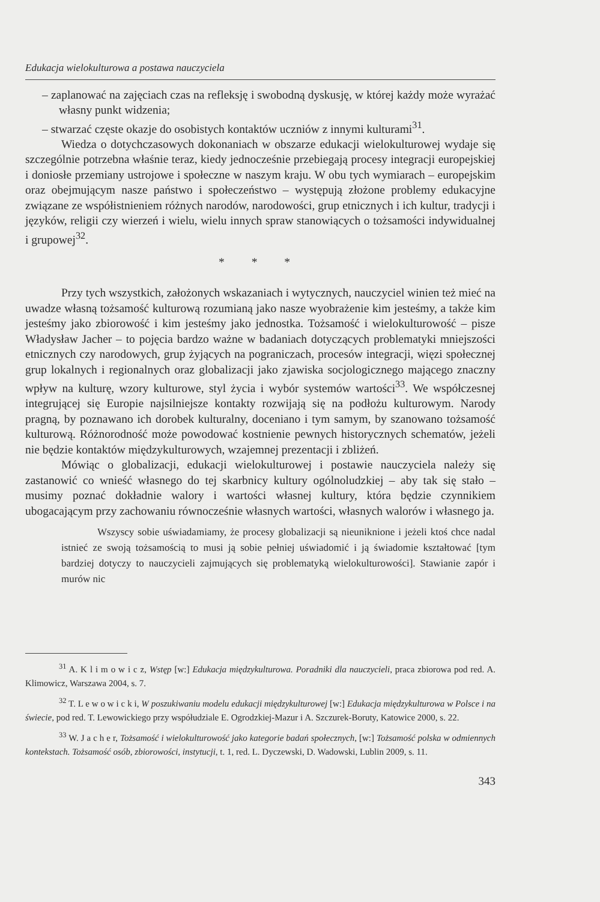Edukacja wielokulturowa a postawa nauczyciela
– zaplanować na zajęciach czas na refleksję i swobodną dyskusję, w której każdy może wyrażać własny punkt widzenia;
– stwarzać częste okazje do osobistych kontaktów uczniów z innymi kulturami<sup>31</sup>.
Wiedza o dotychczasowych dokonaniach w obszarze edukacji wielokulturowej wydaje się szczególnie potrzebna właśnie teraz, kiedy jednocześnie przebiegają procesy integracji europejskiej i doniosłe przemiany ustrojowe i społeczne w naszym kraju. W obu tych wymiarach – europejskim oraz obejmującym nasze państwo i społeczeństwo – występują złożone problemy edukacyjne związane ze współistnieniem różnych narodów, narodowości, grup etnicznych i ich kultur, tradycji i języków, religii czy wierzeń i wielu, wielu innych spraw stanowiących o tożsamości indywidualnej i grupowej<sup>32</sup>.
* * *
Przy tych wszystkich, założonych wskazaniach i wytycznych, nauczyciel winien też mieć na uwadze własną tożsamość kulturową rozumianą jako nasze wyobrażenie kim jesteśmy, a także kim jesteśmy jako zbiorowość i kim jesteśmy jako jednostka. Tożsamość i wielokulturowość – pisze Władysław Jacher – to pojęcia bardzo ważne w badaniach dotyczących problematyki mniejszości etnicznych czy narodowych, grup żyjących na pograniczach, procesów integracji, więzi społecznej grup lokalnych i regionalnych oraz globalizacji jako zjawiska socjologicznego mającego znaczny wpływ na kulturę, wzory kulturowe, styl życia i wybór systemów wartości<sup>33</sup>. We współczesnej integrującej się Europie najsilniejsze kontakty rozwijają się na podłożu kulturowym. Narody pragną, by poznawano ich dorobek kulturalny, doceniano i tym samym, by szanowano tożsamość kulturową. Różnorodność może powodować kostnienie pewnych historycznych schematów, jeżeli nie będzie kontaktów międzykulturowych, wzajemnej prezentacji i zbliżeń.
Mówiąc o globalizacji, edukacji wielokulturowej i postawie nauczyciela należy się zastanowić co wnieść własnego do tej skarbnicy kultury ogólnoludzkiej – aby tak się stało – musimy poznać dokładnie walory i wartości własnej kultury, która będzie czynnikiem ubogacającym przy zachowaniu równocześnie własnych wartości, własnych walorów i własnego ja.
Wszyscy sobie uświadamiamy, że procesy globalizacji są nieuniknione i jeżeli ktoś chce nadal istnieć ze swoją tożsamością to musi ją sobie pełniej uświadomić i ją świadomie kształtować [tym bardziej dotyczy to nauczycieli zajmujących się problematyką wielokulturowości]. Stawianie zapór i murów nic
<sup>31</sup> A. K l i m o w i c z, Wstęp [w:] Edukacja międzykulturowa. Poradniki dla nauczycieli, praca zbiorowa pod red. A. Klimowicz, Warszawa 2004, s. 7.
<sup>32</sup> T. L e w o w i c k i, W poszukiwaniu modelu edukacji międzykulturowej [w:] Edukacja międzykulturowa w Polsce i na świecie, pod red. T. Lewowickiego przy współudziale E. Ogrodzkiej-Mazur i A. Szczurek-Boruty, Katowice 2000, s. 22.
<sup>33</sup> W. J a c h e r, Tożsamość i wielokulturowość jako kategorie badań społecznych, [w:] Tożsamość polska w odmiennych kontekstach. Tożsamość osób, zbiorowości, instytucji, t. 1, red. L. Dyczewski, D. Wadowski, Lublin 2009, s. 11.
343